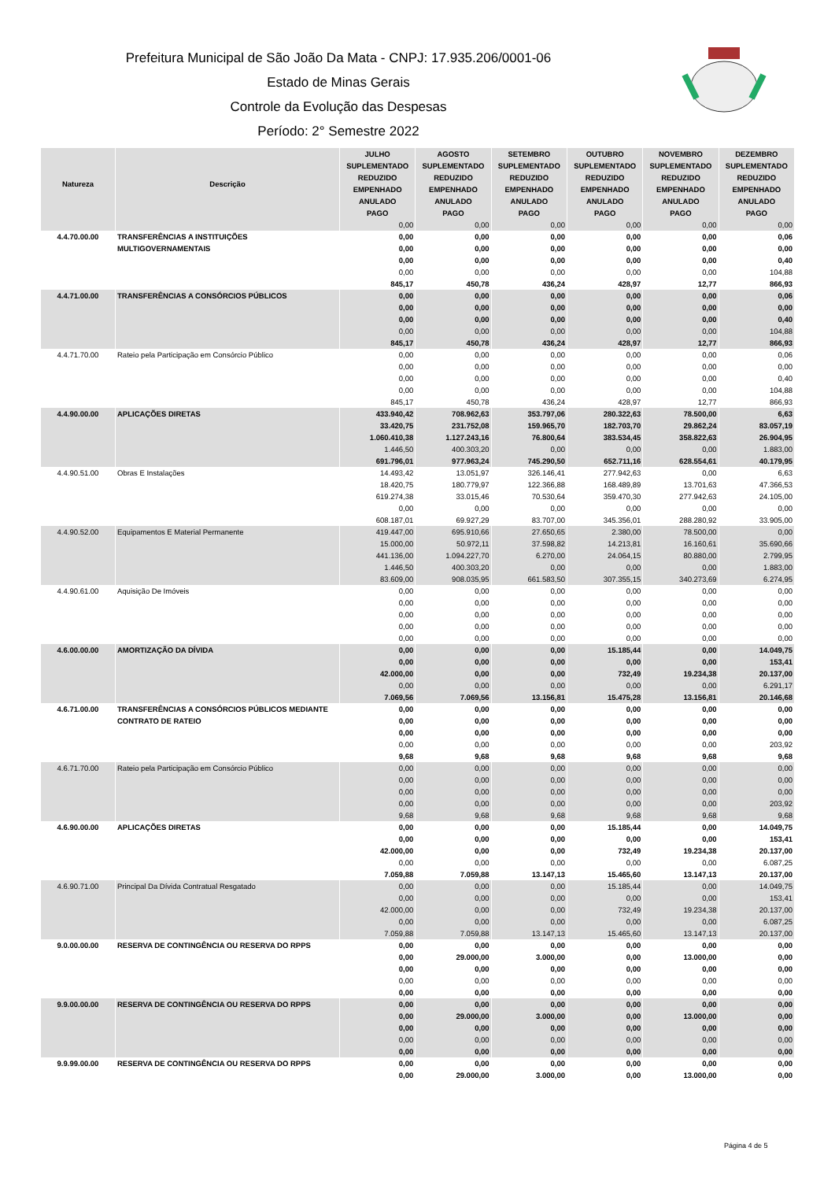Prefeitura Municipal de São João Da Mata - CNPJ: 17.935.206/0001-06
Estado de Minas Gerais
Controle da Evolução das Despesas
Período: 2° Semestre 2022
| Natureza | Descrição | JULHO | AGOSTO | SETEMBRO | OUTUBRO | NOVEMBRO | DEZEMBRO |
| --- | --- | --- | --- | --- | --- | --- | --- |
| | | SUPLEMENTADO | SUPLEMENTADO | SUPLEMENTADO | SUPLEMENTADO | SUPLEMENTADO | SUPLEMENTADO |
| | | REDUZIDO | REDUZIDO | REDUZIDO | REDUZIDO | REDUZIDO | REDUZIDO |
| | | EMPENHADO | EMPENHADO | EMPENHADO | EMPENHADO | EMPENHADO | EMPENHADO |
| | | ANULADO | ANULADO | ANULADO | ANULADO | ANULADO | ANULADO |
| | | PAGO | PAGO | PAGO | PAGO | PAGO | PAGO |
| | | 0,00 | 0,00 | 0,00 | 0,00 | 0,00 | 0,00 |
| 4.4.70.00.00 | TRANSFERÊNCIAS A INSTITUIÇÕES MULTIGOVERNAMENTAIS | 0,00 | 0,00 | 0,00 | 0,00 | 0,00 | 0,06 |
| | | 0,00 | 0,00 | 0,00 | 0,00 | 0,00 | 0,00 |
| | | 0,00 | 0,00 | 0,00 | 0,00 | 0,00 | 0,40 |
| | | 0,00 | 0,00 | 0,00 | 0,00 | 0,00 | 104,88 |
| | | 845,17 | 450,78 | 436,24 | 428,97 | 12,77 | 866,93 |
| 4.4.71.00.00 | TRANSFERÊNCIAS A CONSÓRCIOS PÚBLICOS | 0,00 | 0,00 | 0,00 | 0,00 | 0,00 | 0,06 |
| | | 0,00 | 0,00 | 0,00 | 0,00 | 0,00 | 0,00 |
| | | 0,00 | 0,00 | 0,00 | 0,00 | 0,00 | 0,40 |
| | | 0,00 | 0,00 | 0,00 | 0,00 | 0,00 | 104,88 |
| | | 845,17 | 450,78 | 436,24 | 428,97 | 12,77 | 866,93 |
| 4.4.71.70.00 | Rateio pela Participação em Consórcio Público | 0,00 | 0,00 | 0,00 | 0,00 | 0,00 | 0,06 |
| | | 0,00 | 0,00 | 0,00 | 0,00 | 0,00 | 0,00 |
| | | 0,00 | 0,00 | 0,00 | 0,00 | 0,00 | 0,40 |
| | | 0,00 | 0,00 | 0,00 | 0,00 | 0,00 | 104,88 |
| | | 845,17 | 450,78 | 436,24 | 428,97 | 12,77 | 866,93 |
| 4.4.90.00.00 | APLICAÇÕES DIRETAS | 433.940,42 | 708.962,63 | 353.797,06 | 280.322,63 | 78.500,00 | 6,63 |
| | | 33.420,75 | 231.752,08 | 159.965,70 | 182.703,70 | 29.862,24 | 83.057,19 |
| | | 1.060.410,38 | 1.127.243,16 | 76.800,64 | 383.534,45 | 358.822,63 | 26.904,95 |
| | | 1.446,50 | 400.303,20 | 0,00 | 0,00 | 0,00 | 1.883,00 |
| | | 691.796,01 | 977.963,24 | 745.290,50 | 652.711,16 | 628.554,61 | 40.179,95 |
| 4.4.90.51.00 | Obras E Instalações | 14.493,42 | 13.051,97 | 326.146,41 | 277.942,63 | 0,00 | 6,63 |
| | | 18.420,75 | 180.779,97 | 122.366,88 | 168.489,89 | 13.701,63 | 47.366,53 |
| | | 619.274,38 | 33.015,46 | 70.530,64 | 359.470,30 | 277.942,63 | 24.105,00 |
| | | 0,00 | 0,00 | 0,00 | 0,00 | 0,00 | 0,00 |
| | | 608.187,01 | 69.927,29 | 83.707,00 | 345.356,01 | 288.280,92 | 33.905,00 |
| 4.4.90.52.00 | Equipamentos E Material Permanente | 419.447,00 | 695.910,66 | 27.650,65 | 2.380,00 | 78.500,00 | 0,00 |
| | | 15.000,00 | 50.972,11 | 37.598,82 | 14.213,81 | 16.160,61 | 35.690,66 |
| | | 441.136,00 | 1.094.227,70 | 6.270,00 | 24.064,15 | 80.880,00 | 2.799,95 |
| | | 1.446,50 | 400.303,20 | 0,00 | 0,00 | 0,00 | 1.883,00 |
| | | 83.609,00 | 908.035,95 | 661.583,50 | 307.355,15 | 340.273,69 | 6.274,95 |
| 4.4.90.61.00 | Aquisição De Imóveis | 0,00 | 0,00 | 0,00 | 0,00 | 0,00 | 0,00 |
| | | 0,00 | 0,00 | 0,00 | 0,00 | 0,00 | 0,00 |
| | | 0,00 | 0,00 | 0,00 | 0,00 | 0,00 | 0,00 |
| | | 0,00 | 0,00 | 0,00 | 0,00 | 0,00 | 0,00 |
| | | 0,00 | 0,00 | 0,00 | 0,00 | 0,00 | 0,00 |
| 4.6.00.00.00 | AMORTIZAÇÃO DA DÍVIDA | 0,00 | 0,00 | 0,00 | 15.185,44 | 0,00 | 14.049,75 |
| | | 0,00 | 0,00 | 0,00 | 0,00 | 0,00 | 153,41 |
| | | 42.000,00 | 0,00 | 0,00 | 732,49 | 19.234,38 | 20.137,00 |
| | | 0,00 | 0,00 | 0,00 | 0,00 | 0,00 | 6.291,17 |
| | | 7.069,56 | 7.069,56 | 13.156,81 | 15.475,28 | 13.156,81 | 20.146,68 |
| 4.6.71.00.00 | TRANSFERÊNCIAS A CONSÓRCIOS PÚBLICOS MEDIANTE CONTRATO DE RATEIO | 0,00 | 0,00 | 0,00 | 0,00 | 0,00 | 0,00 |
| | | 0,00 | 0,00 | 0,00 | 0,00 | 0,00 | 0,00 |
| | | 0,00 | 0,00 | 0,00 | 0,00 | 0,00 | 0,00 |
| | | 0,00 | 0,00 | 0,00 | 0,00 | 0,00 | 203,92 |
| | | 9,68 | 9,68 | 9,68 | 9,68 | 9,68 | 9,68 |
| 4.6.71.70.00 | Rateio pela Participação em Consórcio Público | 0,00 | 0,00 | 0,00 | 0,00 | 0,00 | 0,00 |
| | | 0,00 | 0,00 | 0,00 | 0,00 | 0,00 | 0,00 |
| | | 0,00 | 0,00 | 0,00 | 0,00 | 0,00 | 0,00 |
| | | 0,00 | 0,00 | 0,00 | 0,00 | 0,00 | 203,92 |
| | | 9,68 | 9,68 | 9,68 | 9,68 | 9,68 | 9,68 |
| 4.6.90.00.00 | APLICAÇÕES DIRETAS | 0,00 | 0,00 | 0,00 | 15.185,44 | 0,00 | 14.049,75 |
| | | 0,00 | 0,00 | 0,00 | 0,00 | 0,00 | 153,41 |
| | | 42.000,00 | 0,00 | 0,00 | 732,49 | 19.234,38 | 20.137,00 |
| | | 0,00 | 0,00 | 0,00 | 0,00 | 0,00 | 6.087,25 |
| | | 7.059,88 | 7.059,88 | 13.147,13 | 15.465,60 | 13.147,13 | 20.137,00 |
| 4.6.90.71.00 | Principal Da Dívida Contratual Resgatado | 0,00 | 0,00 | 0,00 | 15.185,44 | 0,00 | 14.049,75 |
| | | 0,00 | 0,00 | 0,00 | 0,00 | 0,00 | 153,41 |
| | | 42.000,00 | 0,00 | 0,00 | 732,49 | 19.234,38 | 20.137,00 |
| | | 0,00 | 0,00 | 0,00 | 0,00 | 0,00 | 6.087,25 |
| | | 7.059,88 | 7.059,88 | 13.147,13 | 15.465,60 | 13.147,13 | 20.137,00 |
| 9.0.00.00.00 | RESERVA DE CONTINGÊNCIA OU RESERVA DO RPPS | 0,00 | 0,00 | 0,00 | 0,00 | 0,00 | 0,00 |
| | | 0,00 | 29.000,00 | 3.000,00 | 0,00 | 13.000,00 | 0,00 |
| | | 0,00 | 0,00 | 0,00 | 0,00 | 0,00 | 0,00 |
| | | 0,00 | 0,00 | 0,00 | 0,00 | 0,00 | 0,00 |
| | | 0,00 | 0,00 | 0,00 | 0,00 | 0,00 | 0,00 |
| 9.9.00.00.00 | RESERVA DE CONTINGÊNCIA OU RESERVA DO RPPS | 0,00 | 0,00 | 0,00 | 0,00 | 0,00 | 0,00 |
| | | 0,00 | 29.000,00 | 3.000,00 | 0,00 | 13.000,00 | 0,00 |
| | | 0,00 | 0,00 | 0,00 | 0,00 | 0,00 | 0,00 |
| | | 0,00 | 0,00 | 0,00 | 0,00 | 0,00 | 0,00 |
| | | 0,00 | 0,00 | 0,00 | 0,00 | 0,00 | 0,00 |
| 9.9.99.00.00 | RESERVA DE CONTINGÊNCIA OU RESERVA DO RPPS | 0,00 | 0,00 | 0,00 | 0,00 | 0,00 | 0,00 |
| | | 0,00 | 29.000,00 | 3.000,00 | 0,00 | 13.000,00 | 0,00 |
Página 4 de 5